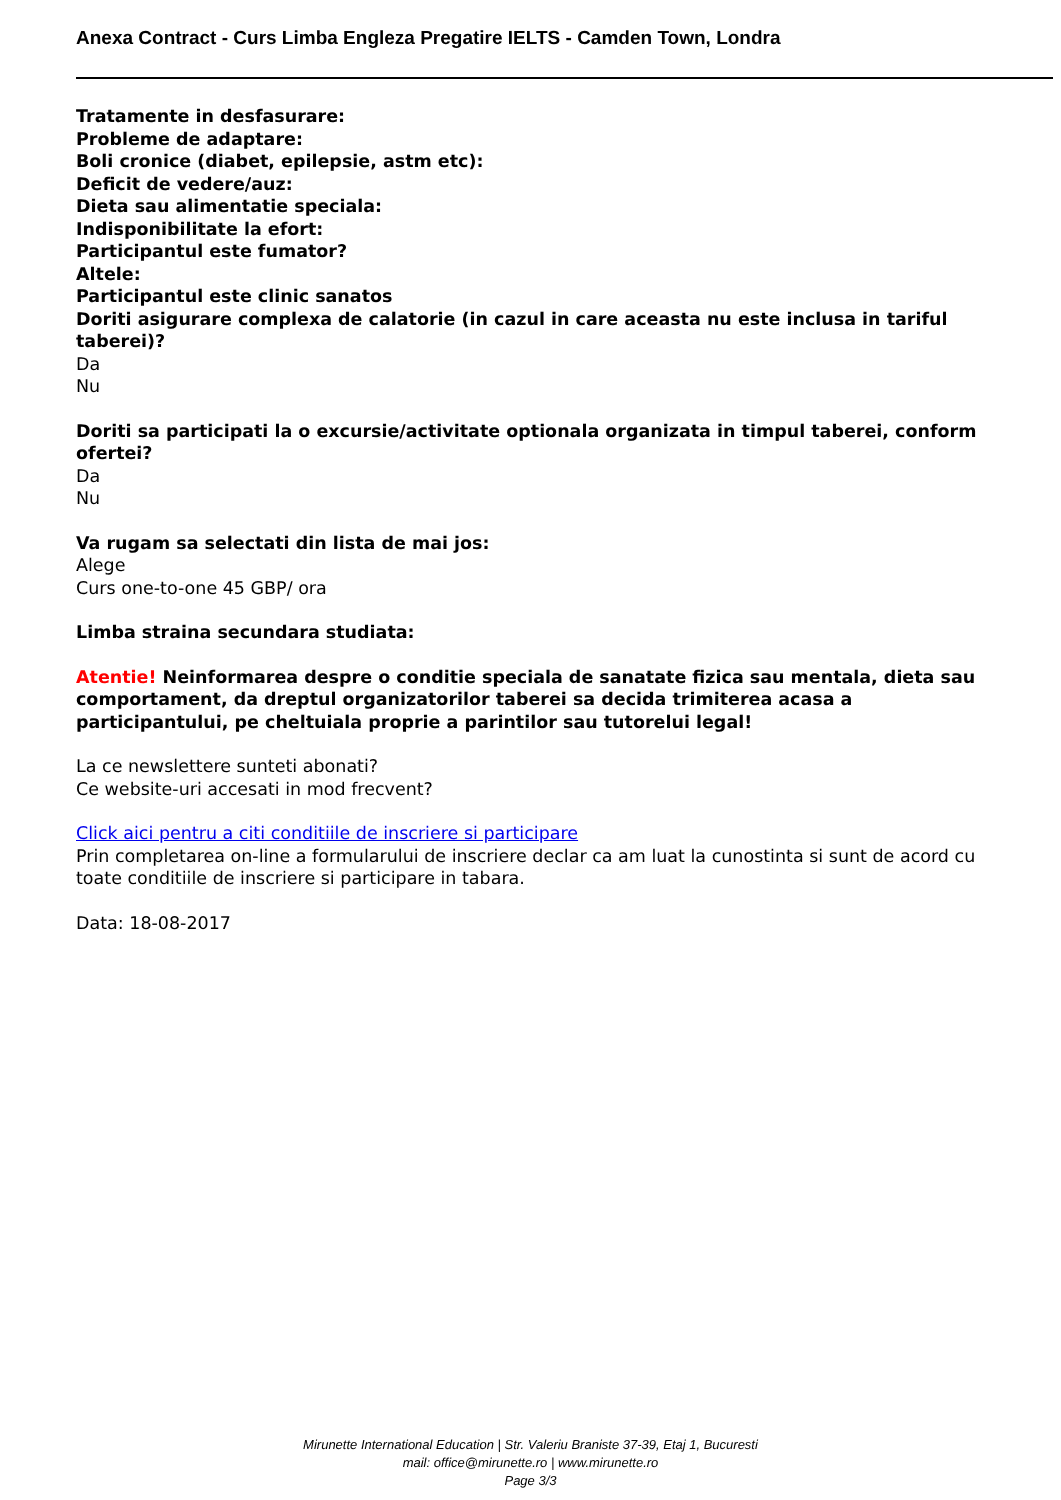Anexa Contract - Curs Limba Engleza Pregatire IELTS - Camden Town, Londra
Tratamente in desfasurare:
Probleme de adaptare:
Boli cronice (diabet, epilepsie, astm etc):
Deficit de vedere/auz:
Dieta sau alimentatie speciala:
Indisponibilitate la efort:
Participantul este fumator?
Altele:
Participantul este clinic sanatos
Doriti asigurare complexa de calatorie (in cazul in care aceasta nu este inclusa in tariful taberei)?
Da
Nu
Doriti sa participati la o excursie/activitate optionala organizata in timpul taberei, conform ofertei?
Da
Nu
Va rugam sa selectati din lista de mai jos:
Alege
Curs one-to-one 45 GBP/ ora
Limba straina secundara studiata:
Atentie! Neinformarea despre o conditie speciala de sanatate fizica sau mentala, dieta sau comportament, da dreptul organizatorilor taberei sa decida trimiterea acasa a participantului, pe cheltuiala proprie a parintilor sau tutorelui legal!
La ce newslettere sunteti abonati?
Ce website-uri accesati in mod frecvent?
Click aici pentru a citi conditiile de inscriere si participare
Prin completarea on-line a formularului de inscriere declar ca am luat la cunostinta si sunt de acord cu toate conditiile de inscriere si participare in tabara.
Data: 18-08-2017
Mirunette International Education | Str. Valeriu Braniste 37-39, Etaj 1, Bucuresti
mail: office@mirunette.ro | www.mirunette.ro
Page 3/3